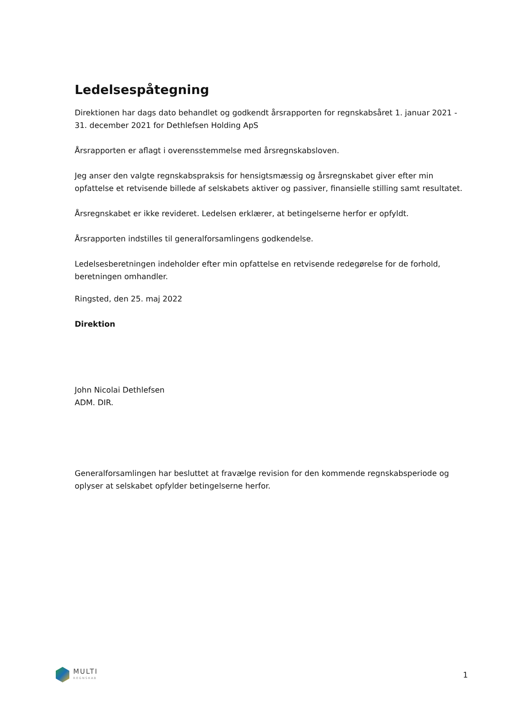Ledelsespåtegning
Direktionen har dags dato behandlet og godkendt årsrapporten for regnskabsåret 1. januar 2021 - 31. december 2021 for Dethlefsen Holding ApS
Årsrapporten er aflagt i overensstemmelse med årsregnskabsloven.
Jeg anser den valgte regnskabspraksis for hensigtsmæssig og årsregnskabet giver efter min opfattelse et retvisende billede af selskabets aktiver og passiver, finansielle stilling samt resultatet.
Årsregnskabet er ikke revideret. Ledelsen erklærer, at betingelserne herfor er opfyldt.
Årsrapporten indstilles til generalforsamlingens godkendelse.
Ledelsesberetningen indeholder efter min opfattelse en retvisende redegørelse for de forhold, beretningen omhandler.
Ringsted, den 25. maj 2022
Direktion
John Nicolai Dethlefsen
ADM. DIR.
Generalforsamlingen har besluttet at fravælge revision for den kommende regnskabsperiode og oplyser at selskabet opfylder betingelserne herfor.
MULTI
REGNSKAB
1